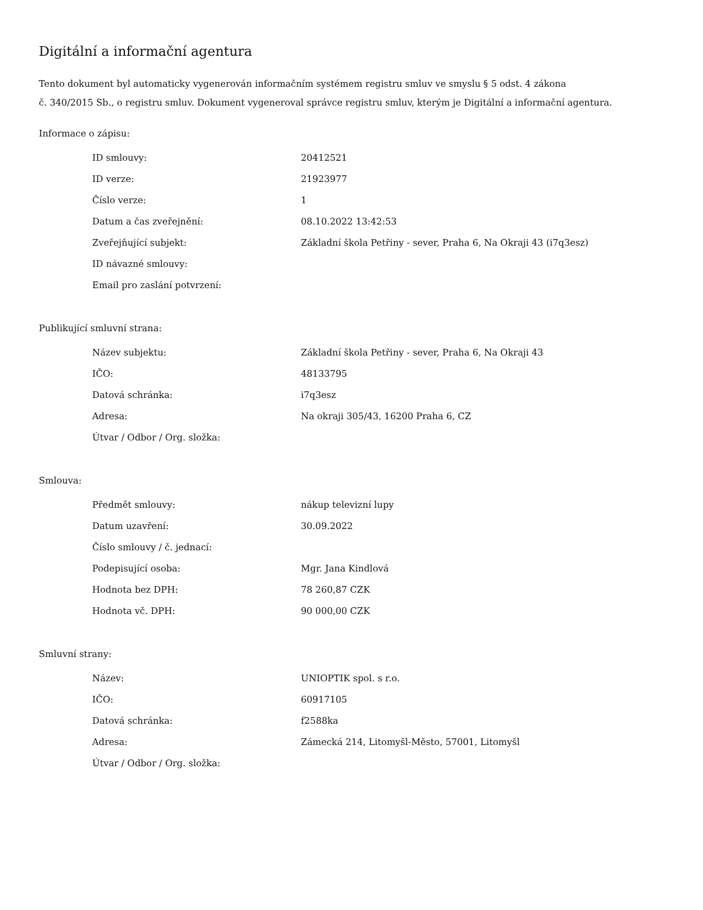Digitální a informační agentura
Tento dokument byl automaticky vygenerován informačním systémem registru smluv ve smyslu § 5 odst. 4 zákona
č. 340/2015 Sb., o registru smluv. Dokument vygeneroval správce registru smluv, kterým je Digitální a informační agentura.
Informace o zápisu:
| ID smlouvy: | 20412521 |
| ID verze: | 21923977 |
| Číslo verze: | 1 |
| Datum a čas zveřejnění: | 08.10.2022 13:42:53 |
| Zveřejňující subjekt: | Základní škola Petřiny - sever, Praha 6, Na Okraji 43 (i7q3esz) |
| ID návazné smlouvy: | |
| Email pro zaslání potvrzení: | |
Publikující smluvní strana:
| Název subjektu: | Základní škola Petřiny - sever, Praha 6, Na Okraji 43 |
| IČO: | 48133795 |
| Datová schránka: | i7q3esz |
| Adresa: | Na okraji 305/43, 16200 Praha 6, CZ |
| Útvar / Odbor / Org. složka: | |
Smlouva:
| Předmět smlouvy: | nákup televizní lupy |
| Datum uzavření: | 30.09.2022 |
| Číslo smlouvy / č. jednací: | |
| Podepisující osoba: | Mgr. Jana Kindlová |
| Hodnota bez DPH: | 78 260,87 CZK |
| Hodnota vč. DPH: | 90 000,00 CZK |
Smluvní strany:
| Název: | UNIOPTIK spol. s r.o. |
| IČO: | 60917105 |
| Datová schránka: | f2588ka |
| Adresa: | Zámecká 214, Litomyšl-Město, 57001, Litomyšl |
| Útvar / Odbor / Org. složka: | |